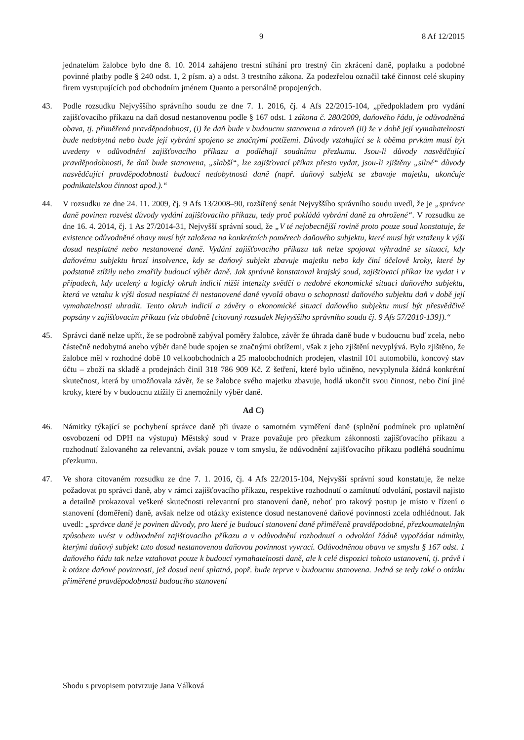9 8 Af 12/2015
jednatelům žalobce bylo dne 8. 10. 2014 zahájeno trestní stíhání pro trestný čin zkrácení daně, poplatku a podobné povinné platby podle § 240 odst. 1, 2 písm. a) a odst. 3 trestního zákona. Za podezřelou označil také činnost celé skupiny firem vystupujících pod obchodním jménem Quanto a personálně propojených.
43. Podle rozsudku Nejvyššího správního soudu ze dne 7. 1. 2016, čj. 4 Afs 22/2015-104, „předpokladem pro vydání zajišťovacího příkazu na daň dosud nestanovenou podle § 167 odst. 1 zákona č. 280/2009, daňového řádu, je odůvodněná obava, tj. přiměřená pravděpodobnost, (i) že daň bude v budoucnu stanovena a zároveň (ii) že v době její vymahatelnosti bude nedobytná nebo bude její vybrání spojeno se značnými potížemi. Důvody vztahující se k oběma prvkům musí být uvedeny v odůvodnění zajišťovacího příkazu a podléhají soudnímu přezkumu. Jsou-li důvody nasvědčující pravděpodobnosti, že daň bude stanovena, „slabší“, lze zajišťovací příkaz přesto vydat, jsou-li zjištěny „silné“ důvody nasvědčující pravděpodobnosti budoucí nedobytnosti daně (např. daňový subjekt se zbavuje majetku, ukončuje podnikatelskou činnost apod.).“
44. V rozsudku ze dne 24. 11. 2009, čj. 9 Afs 13/2008–90, rozšířený senát Nejvyššího správního soudu uvedl, že je „správce daně povinen rozvést důvody vydání zajišťovacího příkazu, tedy proč pokládá vybrání daně za ohrožené“. V rozsudku ze dne 16. 4. 2014, čj. 1 As 27/2014-31, Nejvyšší správní soud, že „V té nejobecnější rovině proto pouze soud konstatuje, že existence odůvodněné obavy musí být založena na konkrétních poměrech daňového subjektu, které musí být vztaženy k výši dosud nesplatné nebo nestanovené daně. Vydání zajišťovacího příkazu tak nelze spojovat výhradně se situací, kdy daňovému subjektu hrozí insolvence, kdy se daňový subjekt zbavuje majetku nebo kdy činí účelově kroky, které by podstatně ztížily nebo zmařily budoucí výběr daně. Jak správně konstatoval krajský soud, zajišťovací příkaz lze vydat i v případech, kdy ucelený a logický okruh indicií nižší intenzity svědčí o nedobré ekonomické situaci daňového subjektu, která ve vztahu k výši dosud nesplatné či nestanovené daně vyvolá obavu o schopnosti daňového subjektu daň v době její vymahatelnosti uhradit. Tento okruh indicií a závěry o ekonomické situaci daňového subjektu musí být přesvědčivě popsány v zajišťovacím příkazu (viz obdobně [citovaný rozsudek Nejvyššího správního soudu čj. 9 Afs 57/2010-139]).“
45. Správci daně nelze upřít, že se podrobně zabýval poměry žalobce, závěr že úhrada daně bude v budoucnu buď zcela, nebo částečně nedobytná anebo výběr daně bude spojen se značnými obtížemi, však z jeho zjištění nevyplývá. Bylo zjištěno, že žalobce měl v rozhodné době 10 velkoobchodních a 25 maloobchodních prodejen, vlastnil 101 automobilů, koncový stav účtu – zboží na skladě a prodejnách činil 318 786 909 Kč. Z šetření, které bylo učiněno, nevyplynula žádná konkrétní skutečnost, která by umožňovala závěr, že se žalobce svého majetku zbavuje, hodlá ukončit svou činnost, nebo činí jiné kroky, které by v budoucnu ztížily či znemožnily výběr daně.
Ad C)
46. Námitky týkající se pochybení správce daně při úvaze o samotném vyměření daně (splnění podmínek pro uplatnění osvobození od DPH na výstupu) Městský soud v Praze považuje pro přezkum zákonnosti zajišťovacího příkazu a rozhodnutí žalovaného za relevantní, avšak pouze v tom smyslu, že odůvodnění zajišťovacího příkazu podléhá soudnímu přezkumu.
47. Ve shora citovaném rozsudku ze dne 7. 1. 2016, čj. 4 Afs 22/2015-104, Nejvyšší správní soud konstatuje, že nelze požadovat po správci daně, aby v rámci zajišťovacího příkazu, respektive rozhodnutí o zamítnutí odvolání, postavil najisto a detailně prokazoval veškeré skutečnosti relevantní pro stanovení daně, neboť pro takový postup je místo v řízení o stanovení (doměření) daně, avšak nelze od otázky existence dosud nestanovené daňové povinnosti zcela odhlédnout. Jak uvedl: „správce daně je povinen důvody, pro které je budoucí stanovení daně přiměřeně pravděpodobné, přezkoumatelným způsobem uvést v odůvodnění zajišťovacího příkazu a v odůvodnění rozhodnutí o odvolání řádně vypořádat námitky, kterými daňový subjekt tuto dosud nestanovenou daňovou povinnost vyvrací. Odůvodněnou obavu ve smyslu § 167 odst. 1 daňového řádu tak nelze vztahovat pouze k budoucí vymahatelnosti daně, ale k celé dispozici tohoto ustanovení, tj. právě i k otázce daňové povinnosti, jež dosud není splatná, popř. bude teprve v budoucnu stanovena. Jedná se tedy také o otázku přiměřené pravděpodobnosti budoucího stanovení
Shodu s prvopisem potvrzuje Jana Válková